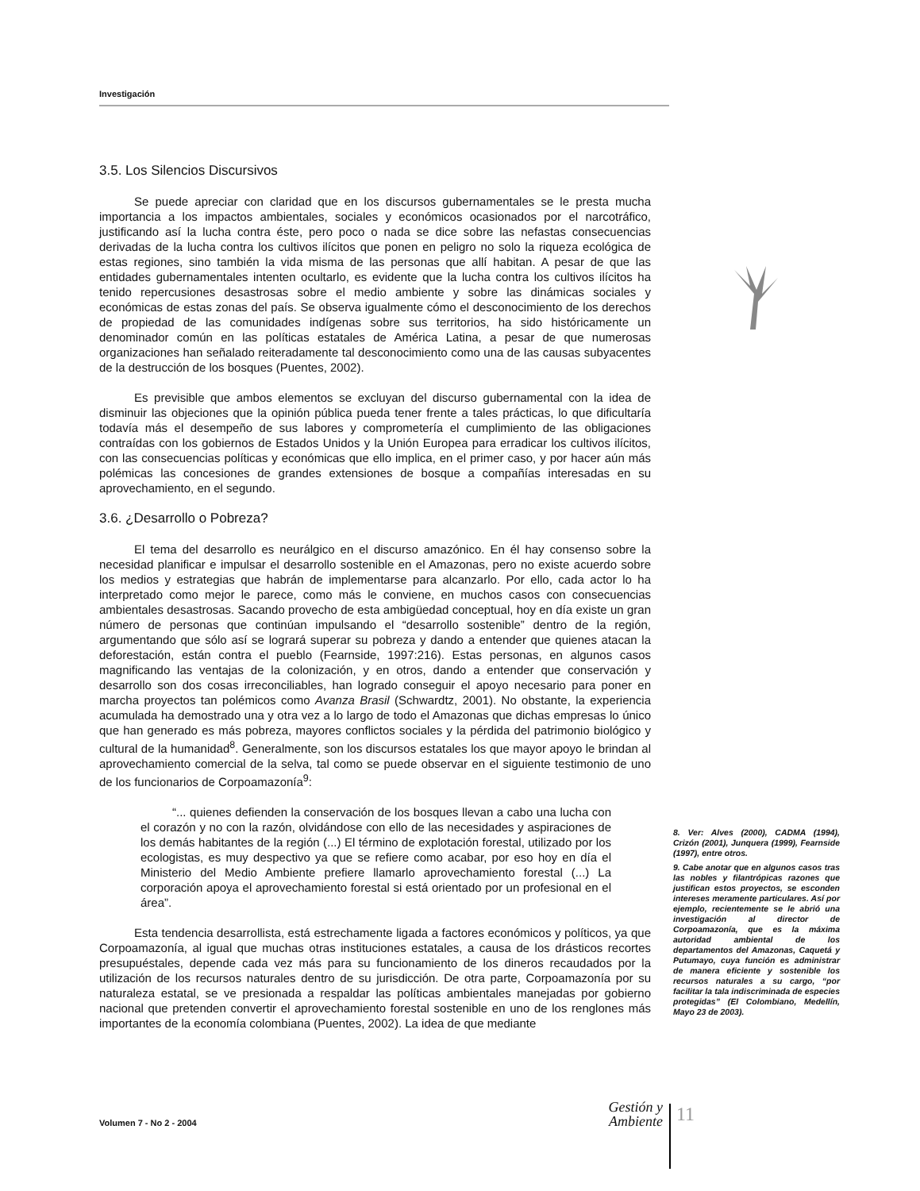Investigación
3.5. Los Silencios Discursivos
Se puede apreciar con claridad que en los discursos gubernamentales se le presta mucha importancia a los impactos ambientales, sociales y económicos ocasionados por el narcotráfico, justificando así la lucha contra éste, pero poco o nada se dice sobre las nefastas consecuencias derivadas de la lucha contra los cultivos ilícitos que ponen en peligro no solo la riqueza ecológica de estas regiones, sino también la vida misma de las personas que allí habitan. A pesar de que las entidades gubernamentales intenten ocultarlo, es evidente que la lucha contra los cultivos ilícitos ha tenido repercusiones desastrosas sobre el medio ambiente y sobre las dinámicas sociales y económicas de estas zonas del país. Se observa igualmente cómo el desconocimiento de los derechos de propiedad de las comunidades indígenas sobre sus territorios, ha sido históricamente un denominador común en las políticas estatales de América Latina, a pesar de que numerosas organizaciones han señalado reiteradamente tal desconocimiento como una de las causas subyacentes de la destrucción de los bosques (Puentes, 2002).
Es previsible que ambos elementos se excluyan del discurso gubernamental con la idea de disminuir las objeciones que la opinión pública pueda tener frente a tales prácticas, lo que dificultaría todavía más el desempeño de sus labores y comprometería el cumplimiento de las obligaciones contraídas con los gobiernos de Estados Unidos y la Unión Europea para erradicar los cultivos ilícitos, con las consecuencias políticas y económicas que ello implica, en el primer caso, y por hacer aún más polémicas las concesiones de grandes extensiones de bosque a compañías interesadas en su aprovechamiento, en el segundo.
3.6. ¿Desarrollo o Pobreza?
El tema del desarrollo es neurálgico en el discurso amazónico. En él hay consenso sobre la necesidad planificar e impulsar el desarrollo sostenible en el Amazonas, pero no existe acuerdo sobre los medios y estrategias que habrán de implementarse para alcanzarlo. Por ello, cada actor lo ha interpretado como mejor le parece, como más le conviene, en muchos casos con consecuencias ambientales desastrosas. Sacando provecho de esta ambigüedad conceptual, hoy en día existe un gran número de personas que continúan impulsando el “desarrollo sostenible” dentro de la región, argumentando que sólo así se logrará superar su pobreza y dando a entender que quienes atacan la deforestación, están contra el pueblo (Fearnside, 1997:216). Estas personas, en algunos casos magnificando las ventajas de la colonización, y en otros, dando a entender que conservación y desarrollo son dos cosas irreconciliables, han logrado conseguir el apoyo necesario para poner en marcha proyectos tan polémicos como Avanza Brasil (Schwardtz, 2001). No obstante, la experiencia acumulada ha demostrado una y otra vez a lo largo de todo el Amazonas que dichas empresas lo único que han generado es más pobreza, mayores conflictos sociales y la pérdida del patrimonio biológico y cultural de la humanidad<sup>8</sup>. Generalmente, son los discursos estatales los que mayor apoyo le brindan al aprovechamiento comercial de la selva, tal como se puede observar en el siguiente testimonio de uno de los funcionarios de Corpoamazonía<sup>9</sup>:
“... quienes defienden la conservación de los bosques llevan a cabo una lucha con el corazón y no con la razón, olvidándose con ello de las necesidades y aspiraciones de los demás habitantes de la región (...) El término de explotación forestal, utilizado por los ecologistas, es muy despectivo ya que se refiere como acabar, por eso hoy en día el Ministerio del Medio Ambiente prefiere llamarlo aprovechamiento forestal (...) La corporación apoya el aprovechamiento forestal si está orientado por un profesional en el área”.
Esta tendencia desarrollista, está estrechamente ligada a factores económicos y políticos, ya que Corpoamazonía, al igual que muchas otras instituciones estatales, a causa de los drásticos recortes presupuéstales, depende cada vez más para su funcionamiento de los dineros recaudados por la utilización de los recursos naturales dentro de su jurisdicción. De otra parte, Corpoamazonía por su naturaleza estatal, se ve presionada a respaldar las políticas ambientales manejadas por gobierno nacional que pretenden convertir el aprovechamiento forestal sostenible en uno de los renglones más importantes de la economía colombiana (Puentes, 2002). La idea de que mediante
8. Ver: Alves (2000), CADMA (1994), Crizón (2001), Junquera (1999), Fearnside (1997), entre otros.
9. Cabe anotar que en algunos casos tras las nobles y filantrópicas razones que justifican estos proyectos, se esconden intereses meramente particulares. Así por ejemplo, recientemente se le abrió una investigación al director de Corpoamazonía, que es la máxima autoridad ambiental de los departamentos del Amazonas, Caquetá y Putumayo, cuya función es administrar de manera eficiente y sostenible los recursos naturales a su cargo, “por facilitar la tala indiscriminada de especies protegidas” (El Colombiano, Medellín, Mayo 23 de 2003).
Volumen 7 - No 2 - 2004
Gestión y
Ambiente
11